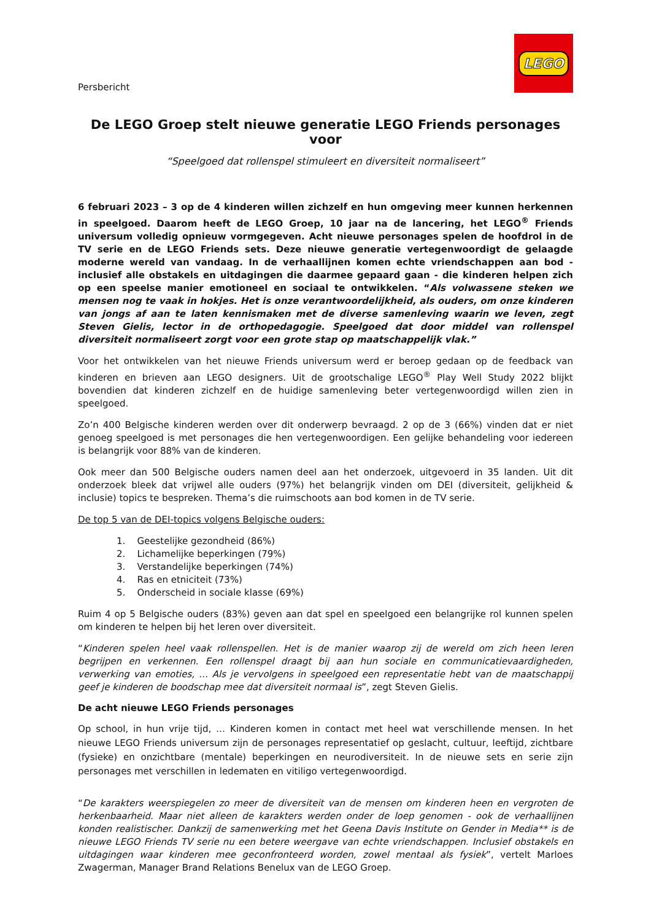Persbericht
LEGO
De LEGO Groep stelt nieuwe generatie LEGO Friends personages voor
“Speelgoed dat rollenspel stimuleert en diversiteit normaliseert”
6 februari 2023 – 3 op de 4 kinderen willen zichzelf en hun omgeving meer kunnen herkennen in speelgoed. Daarom heeft de LEGO Groep, 10 jaar na de lancering, het LEGO<sup>®</sup> Friends universum volledig opnieuw vormgegeven. Acht nieuwe personages spelen de hoofdrol in de TV serie en de LEGO Friends sets. Deze nieuwe generatie vertegenwoordigt de gelaagde moderne wereld van vandaag. In de verhaallijnen komen echte vriendschappen aan bod - inclusief alle obstakels en uitdagingen die daarmee gepaard gaan - die kinderen helpen zich op een speelse manier emotioneel en sociaal te ontwikkelen. “Als volwassene steken we mensen nog te vaak in hokjes. Het is onze verantwoordelijkheid, als ouders, om onze kinderen van jongs af aan te laten kennismaken met de diverse samenleving waarin we leven, zegt Steven Gielis, lector in de orthopedagogie. Speelgoed dat door middel van rollenspel diversiteit normaliseert zorgt voor een grote stap op maatschappelijk vlak.”
Voor het ontwikkelen van het nieuwe Friends universum werd er beroep gedaan op de feedback van kinderen en brieven aan LEGO designers. Uit de grootschalige LEGO<sup>®</sup> Play Well Study 2022 blijkt bovendien dat kinderen zichzelf en de huidige samenleving beter vertegenwoordigd willen zien in speelgoed.
Zo’n 400 Belgische kinderen werden over dit onderwerp bevraagd. 2 op de 3 (66%) vinden dat er niet genoeg speelgoed is met personages die hen vertegenwoordigen. Een gelijke behandeling voor iedereen is belangrijk voor 88% van de kinderen.
Ook meer dan 500 Belgische ouders namen deel aan het onderzoek, uitgevoerd in 35 landen. Uit dit onderzoek bleek dat vrijwel alle ouders (97%) het belangrijk vinden om DEI (diversiteit, gelijkheid & inclusie) topics te bespreken. Thema’s die ruimschoots aan bod komen in de TV serie.
De top 5 van de DEI-topics volgens Belgische ouders:
1. Geestelijke gezondheid (86%)
2. Lichamelijke beperkingen (79%)
3. Verstandelijke beperkingen (74%)
4. Ras en etniciteit (73%)
5. Onderscheid in sociale klasse (69%)
Ruim 4 op 5 Belgische ouders (83%) geven aan dat spel en speelgoed een belangrijke rol kunnen spelen om kinderen te helpen bij het leren over diversiteit.
“Kinderen spelen heel vaak rollenspellen. Het is de manier waarop zij de wereld om zich heen leren begrijpen en verkennen. Een rollenspel draagt bij aan hun sociale en communicatievaardigheden, verwerking van emoties, … Als je vervolgens in speelgoed een representatie hebt van de maatschappij geef je kinderen de boodschap mee dat diversiteit normaal is”, zegt Steven Gielis.
De acht nieuwe LEGO Friends personages
Op school, in hun vrije tijd, … Kinderen komen in contact met heel wat verschillende mensen. In het nieuwe LEGO Friends universum zijn de personages representatief op geslacht, cultuur, leeftijd, zichtbare (fysieke) en onzichtbare (mentale) beperkingen en neurodiversiteit. In de nieuwe sets en serie zijn personages met verschillen in ledematen en vitiligo vertegenwoordigd.
“De karakters weerspiegelen zo meer de diversiteit van de mensen om kinderen heen en vergroten de herkenbaarheid. Maar niet alleen de karakters werden onder de loep genomen - ook de verhaallijnen konden realistischer. Dankzij de samenwerking met het Geena Davis Institute on Gender in Media** is de nieuwe LEGO Friends TV serie nu een betere weergave van echte vriendschappen. Inclusief obstakels en uitdagingen waar kinderen mee geconfronteerd worden, zowel mentaal als fysiek”, vertelt Marloes Zwagerman, Manager Brand Relations Benelux van de LEGO Groep.